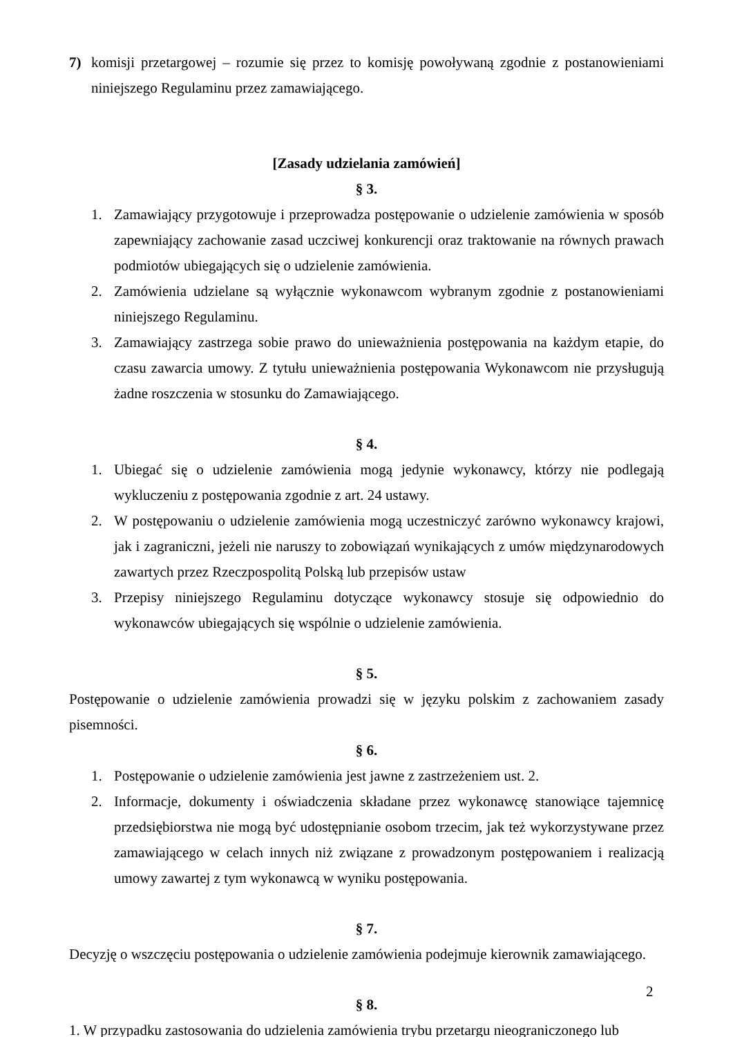7) komisji przetargowej – rozumie się przez to komisję powoływaną zgodnie z postanowieniami niniejszego Regulaminu przez zamawiającego.
[Zasady udzielania zamówień]
§ 3.
1. Zamawiający przygotowuje i przeprowadza postępowanie o udzielenie zamówienia w sposób zapewniający zachowanie zasad uczciwej konkurencji oraz traktowanie na równych prawach podmiotów ubiegających się o udzielenie zamówienia.
2. Zamówienia udzielane są wyłącznie wykonawcom wybranym zgodnie z postanowieniami niniejszego Regulaminu.
3. Zamawiający zastrzega sobie prawo do unieważnienia postępowania na każdym etapie, do czasu zawarcia umowy. Z tytułu unieważnienia postępowania Wykonawcom nie przysługują żadne roszczenia w stosunku do Zamawiającego.
§ 4.
1. Ubiegać się o udzielenie zamówienia mogą jedynie wykonawcy, którzy nie podlegają wykluczeniu z postępowania zgodnie z art. 24 ustawy.
2. W postępowaniu o udzielenie zamówienia mogą uczestniczyć zarówno wykonawcy krajowi, jak i zagraniczni, jeżeli nie naruszy to zobowiązań wynikających z umów międzynarodowych zawartych przez Rzeczpospolitą Polską lub przepisów ustaw
3. Przepisy niniejszego Regulaminu dotyczące wykonawcy stosuje się odpowiednio do wykonawców ubiegających się wspólnie o udzielenie zamówienia.
§ 5.
Postępowanie o udzielenie zamówienia prowadzi się w języku polskim z zachowaniem zasady pisemności.
§ 6.
1. Postępowanie o udzielenie zamówienia jest jawne z zastrzeżeniem ust. 2.
2. Informacje, dokumenty i oświadczenia składane przez wykonawcę stanowiące tajemnicę przedsiębiorstwa nie mogą być udostępnianie osobom trzecim, jak też wykorzystywane przez zamawiającego w celach innych niż związane z prowadzonym postępowaniem i realizacją umowy zawartej z tym wykonawcą w wyniku postępowania.
§ 7.
Decyzję o wszczęciu postępowania o udzielenie zamówienia podejmuje kierownik zamawiającego.
§ 8.
1. W przypadku zastosowania do udzielenia zamówienia trybu przetargu nieograniczonego lub
2